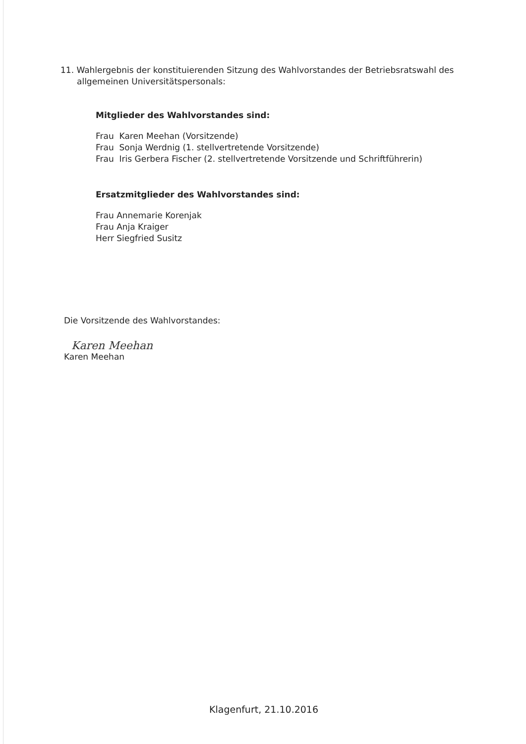11. Wahlergebnis der konstituierenden Sitzung des Wahlvorstandes der Betriebsratswahl des allgemeinen Universitätspersonals:
Mitglieder des Wahlvorstandes sind:
Frau Karen Meehan (Vorsitzende)
Frau Sonja Werdnig (1. stellvertretende Vorsitzende)
Frau Iris Gerbera Fischer (2. stellvertretende Vorsitzende und Schriftführerin)
Ersatzmitglieder des Wahlvorstandes sind:
Frau Annemarie Korenjak
Frau Anja Kraiger
Herr Siegfried Susitz
Die Vorsitzende des Wahlvorstandes:
Karen Meehan
Karen Meehan
Klagenfurt, 21.10.2016